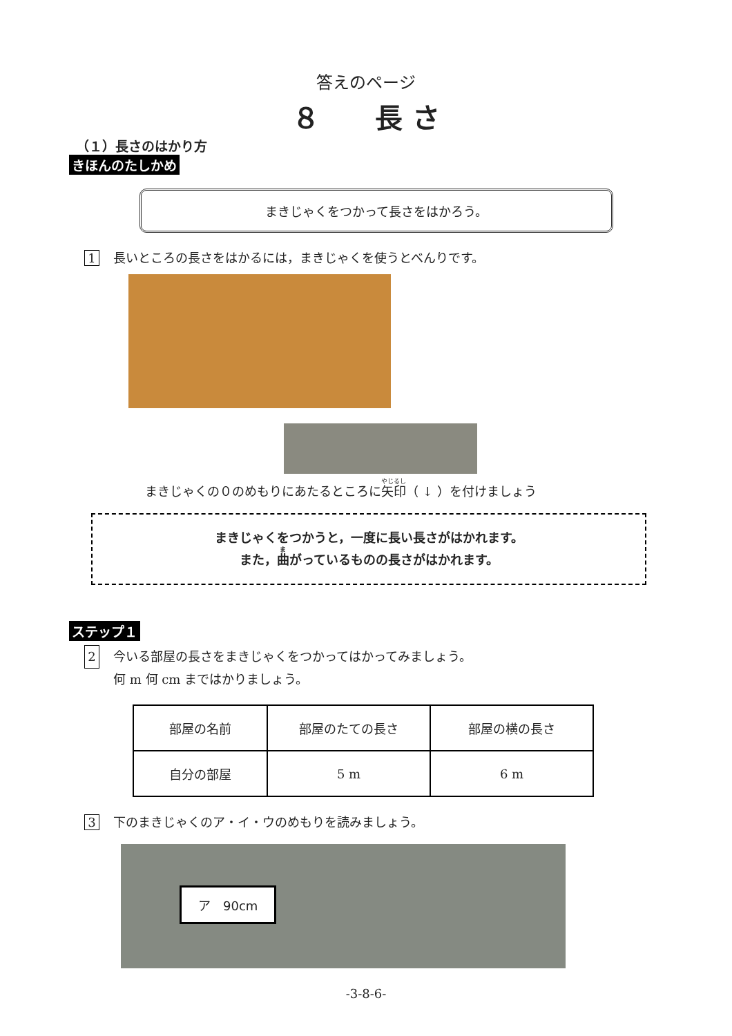答えのページ
８　　長 さ
（１）長さのはかり方
きほんのたしかめ
まきじゃくをつかって長さをはかろう。
1 長いところの長さをはかるには，まきじゃくを使うとべんりです。
まきじゃくの０のめもりにあたるところに矢印（ ↓ ）を付けましょう
まきじゃくをつかうと，一度に長い長さがはかれます。
また，曲がっているものの長さがはかれます。
ステップ１
2 今いる部屋の長さをまきじゃくをつかってはかってみましょう。
何 m 何 cm まではかりましょう。
| 部屋の名前 | 部屋のたての長さ | 部屋の横の長さ |
| 自分の部屋 | 5 m | 6 m |
3 下のまきじゃくのア・イ・ウのめもりを読みましょう。
ア　90cm
-3-8-6-